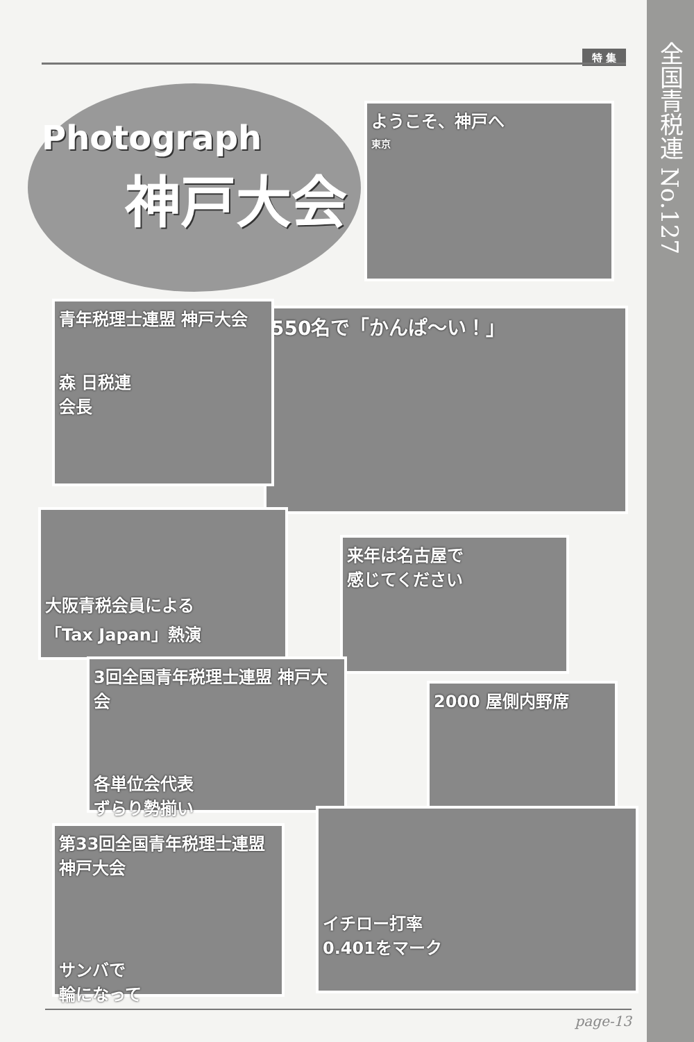全国青税連 No.127
特 集
Photograph
神戸大会
ようこそ、神戸へ
東京
550名で「かんぱ～い！」
青年税理士連盟 神戸大会
森 日税連
会長
大阪青税会員による
「Tax Japan」熱演
来年は名古屋で
感じてください
3回全国青年税理士連盟 神戸大会
各単位会代表
ずらり勢揃い
2000 屋側内野席
第33回全国青年税理士連盟 神戸大会
サンバで
輪になって
イチロー打率
0.401をマーク
page-13